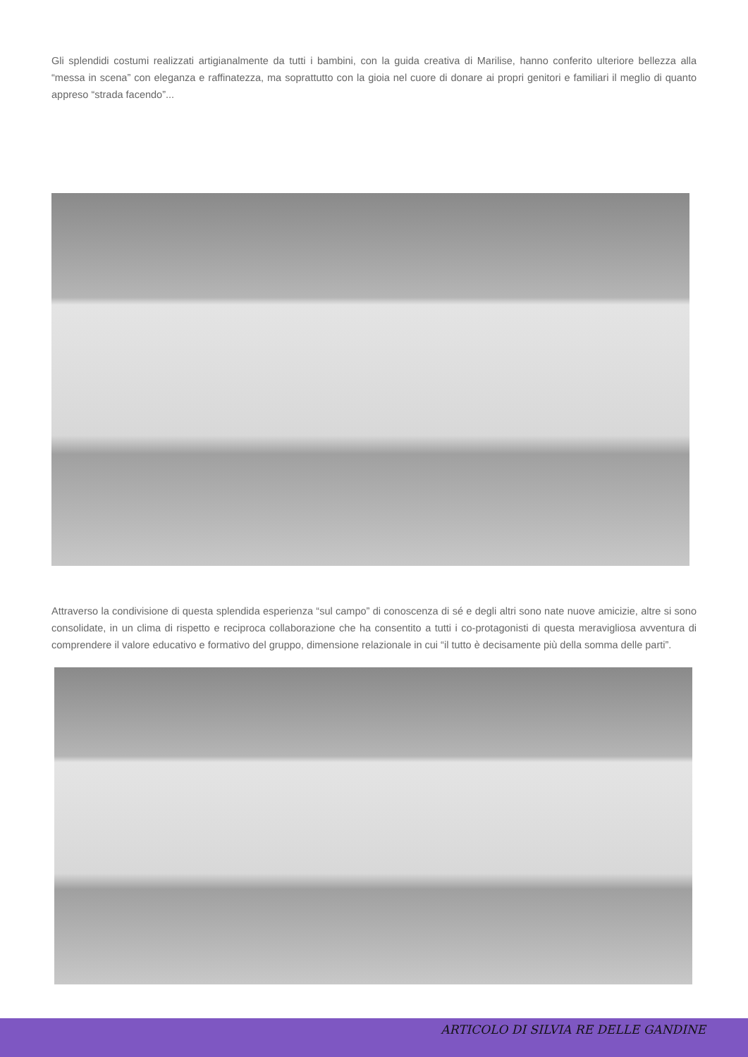Gli splendidi costumi realizzati artigianalmente da tutti i bambini, con la guida creativa di Marilise, hanno conferito ulteriore bellezza alla “messa in scena” con eleganza e raffinatezza, ma soprattutto con la gioia nel cuore di donare ai propri genitori e familiari il meglio di quanto appreso “strada facendo”...
Attraverso la condivisione di questa splendida esperienza “sul campo” di conoscenza di sé e degli altri sono nate nuove amicizie, altre si sono consolidate, in un clima di rispetto e reciproca collaborazione che ha consentito a tutti i co-protagonisti di questa meravigliosa avventura di comprendere il valore educativo e formativo del gruppo, dimensione relazionale in cui “il tutto è decisamente più della somma delle parti”.
ARTICOLO DI SILVIA RE DELLE GANDINE